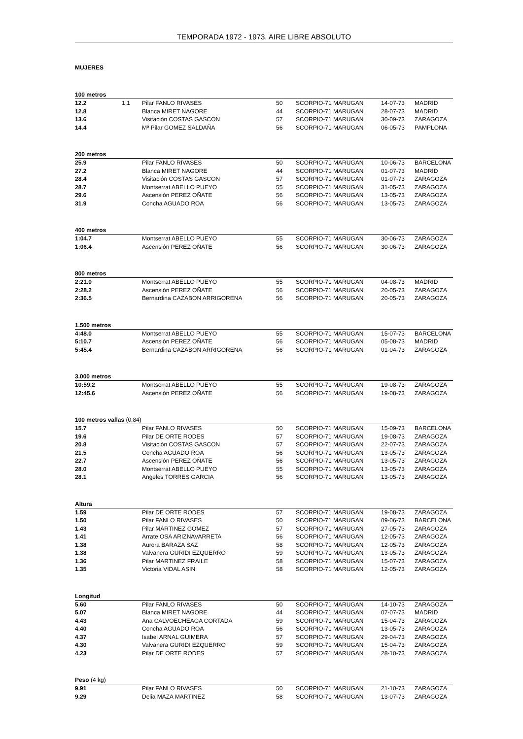TEMPORADA 1972 - 1973. AIRE LIBRE ABSOLUTO
MUJERES
| 100 metros | | | | | | | |
| --- | --- | --- | --- | --- | --- | --- | --- |
| 12.2 | 1,1 | | Pilar FANLO RIVASES | 50 | SCORPIO-71 MARUGAN | 14-07-73 | MADRID |
| 12.8 | | | Blanca MIRET NAGORE | 44 | SCORPIO-71 MARUGAN | 28-07-73 | MADRID |
| 13.6 | | | Visitación COSTAS GASCON | 57 | SCORPIO-71 MARUGAN | 30-09-73 | ZARAGOZA |
| 14.4 | | | Mª Pilar GOMEZ SALDAÑA | 56 | SCORPIO-71 MARUGAN | 06-05-73 | PAMPLONA |
| 200 metros | | | | | | | |
| --- | --- | --- | --- | --- | --- | --- | --- |
| 25.9 | | | Pilar FANLO RIVASES | 50 | SCORPIO-71 MARUGAN | 10-06-73 | BARCELONA |
| 27.2 | | | Blanca MIRET NAGORE | 44 | SCORPIO-71 MARUGAN | 01-07-73 | MADRID |
| 28.4 | | | Visitación COSTAS GASCON | 57 | SCORPIO-71 MARUGAN | 01-07-73 | ZARAGOZA |
| 28.7 | | | Montserrat ABELLO PUEYO | 55 | SCORPIO-71 MARUGAN | 31-05-73 | ZARAGOZA |
| 29.6 | | | Ascensión PEREZ OÑATE | 56 | SCORPIO-71 MARUGAN | 13-05-73 | ZARAGOZA |
| 31.9 | | | Concha AGUADO ROA | 56 | SCORPIO-71 MARUGAN | 13-05-73 | ZARAGOZA |
| 400 metros | | | | | | | |
| --- | --- | --- | --- | --- | --- | --- | --- |
| 1:04.7 | | | Montserrat ABELLO PUEYO | 55 | SCORPIO-71 MARUGAN | 30-06-73 | ZARAGOZA |
| 1:06.4 | | | Ascensión PEREZ OÑATE | 56 | SCORPIO-71 MARUGAN | 30-06-73 | ZARAGOZA |
| 800 metros | | | | | | | |
| --- | --- | --- | --- | --- | --- | --- | --- |
| 2:21.0 | | | Montserrat ABELLO PUEYO | 55 | SCORPIO-71 MARUGAN | 04-08-73 | MADRID |
| 2:28.2 | | | Ascensión PEREZ OÑATE | 56 | SCORPIO-71 MARUGAN | 20-05-73 | ZARAGOZA |
| 2:36.5 | | | Bernardina CAZABON ARRIGORENA | 56 | SCORPIO-71 MARUGAN | 20-05-73 | ZARAGOZA |
| 1.500 metros | | | | | | | |
| --- | --- | --- | --- | --- | --- | --- | --- |
| 4:48.0 | | | Montserrat ABELLO PUEYO | 55 | SCORPIO-71 MARUGAN | 15-07-73 | BARCELONA |
| 5:10.7 | | | Ascensión PEREZ OÑATE | 56 | SCORPIO-71 MARUGAN | 05-08-73 | MADRID |
| 5:45.4 | | | Bernardina CAZABON ARRIGORENA | 56 | SCORPIO-71 MARUGAN | 01-04-73 | ZARAGOZA |
| 3.000 metros | | | | | | | |
| --- | --- | --- | --- | --- | --- | --- | --- |
| 10:59.2 | | | Montserrat ABELLO PUEYO | 55 | SCORPIO-71 MARUGAN | 19-08-73 | ZARAGOZA |
| 12:45.6 | | | Ascensión PEREZ OÑATE | 56 | SCORPIO-71 MARUGAN | 19-08-73 | ZARAGOZA |
| 100 metros vallas (0,84) | | | | | | | |
| --- | --- | --- | --- | --- | --- | --- | --- |
| 15.7 | | | Pilar FANLO RIVASES | 50 | SCORPIO-71 MARUGAN | 15-09-73 | BARCELONA |
| 19.6 | | | Pilar DE ORTE RODES | 57 | SCORPIO-71 MARUGAN | 19-08-73 | ZARAGOZA |
| 20.8 | | | Visitación COSTAS GASCON | 57 | SCORPIO-71 MARUGAN | 22-07-73 | ZARAGOZA |
| 21.5 | | | Concha AGUADO ROA | 56 | SCORPIO-71 MARUGAN | 13-05-73 | ZARAGOZA |
| 22.7 | | | Ascensión PEREZ OÑATE | 56 | SCORPIO-71 MARUGAN | 13-05-73 | ZARAGOZA |
| 28.0 | | | Montserrat ABELLO PUEYO | 55 | SCORPIO-71 MARUGAN | 13-05-73 | ZARAGOZA |
| 28.1 | | | Angeles TORRES GARCIA | 56 | SCORPIO-71 MARUGAN | 13-05-73 | ZARAGOZA |
| Altura | | | | | | | |
| --- | --- | --- | --- | --- | --- | --- | --- |
| 1.59 | | | Pilar DE ORTE RODES | 57 | SCORPIO-71 MARUGAN | 19-08-73 | ZARAGOZA |
| 1.50 | | | Pilar FANLO RIVASES | 50 | SCORPIO-71 MARUGAN | 09-06-73 | BARCELONA |
| 1.43 | | | Pilar MARTINEZ GOMEZ | 57 | SCORPIO-71 MARUGAN | 27-05-73 | ZARAGOZA |
| 1.41 | | | Arrate OSA ARIZNAVARRETA | 56 | SCORPIO-71 MARUGAN | 12-05-73 | ZARAGOZA |
| 1.38 | | | Aurora BARAZA SAZ | 58 | SCORPIO-71 MARUGAN | 12-05-73 | ZARAGOZA |
| 1.38 | | | Valvanera GURIDI EZQUERRO | 59 | SCORPIO-71 MARUGAN | 13-05-73 | ZARAGOZA |
| 1.36 | | | Pilar MARTINEZ FRAILE | 58 | SCORPIO-71 MARUGAN | 15-07-73 | ZARAGOZA |
| 1.35 | | | Victoria VIDAL ASIN | 58 | SCORPIO-71 MARUGAN | 12-05-73 | ZARAGOZA |
| Longitud | | | | | | | |
| --- | --- | --- | --- | --- | --- | --- | --- |
| 5.60 | | | Pilar FANLO RIVASES | 50 | SCORPIO-71 MARUGAN | 14-10-73 | ZARAGOZA |
| 5.07 | | | Blanca MIRET NAGORE | 44 | SCORPIO-71 MARUGAN | 07-07-73 | MADRID |
| 4.43 | | | Ana CALVOECHEAGA CORTADA | 59 | SCORPIO-71 MARUGAN | 15-04-73 | ZARAGOZA |
| 4.40 | | | Concha AGUADO ROA | 56 | SCORPIO-71 MARUGAN | 13-05-73 | ZARAGOZA |
| 4.37 | | | Isabel ARNAL GUIMERA | 57 | SCORPIO-71 MARUGAN | 29-04-73 | ZARAGOZA |
| 4.30 | | | Valvanera GURIDI EZQUERRO | 59 | SCORPIO-71 MARUGAN | 15-04-73 | ZARAGOZA |
| 4.23 | | | Pilar DE ORTE RODES | 57 | SCORPIO-71 MARUGAN | 28-10-73 | ZARAGOZA |
| Peso (4 kg) | | | | | | | |
| --- | --- | --- | --- | --- | --- | --- | --- |
| 9.91 | | | Pilar FANLO RIVASES | 50 | SCORPIO-71 MARUGAN | 21-10-73 | ZARAGOZA |
| 9.29 | | | Delia MAZA MARTINEZ | 58 | SCORPIO-71 MARUGAN | 13-07-73 | ZARAGOZA |